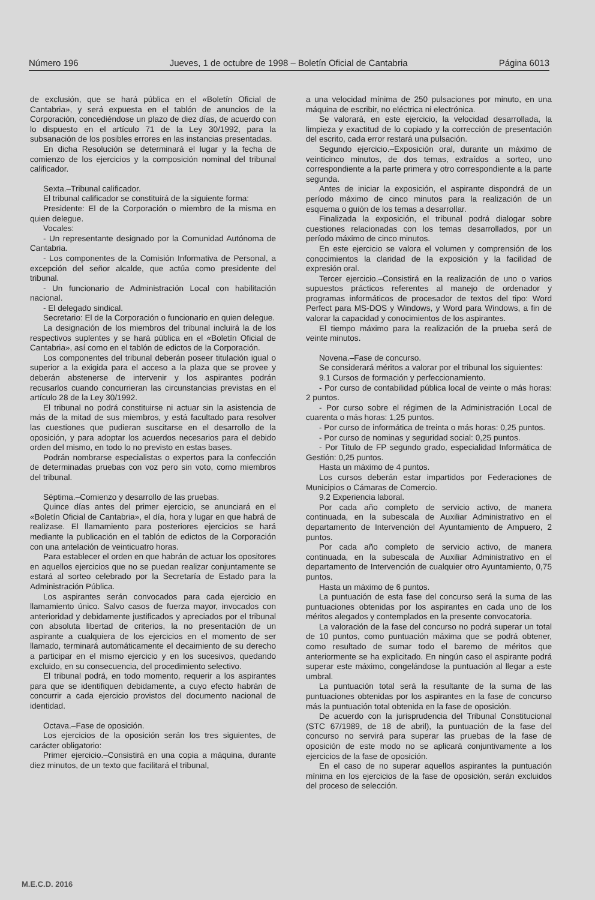Número 196 Jueves, 1 de octubre de 1998 – Boletín Oficial de Cantabria Página 6013
de exclusión, que se hará pública en el «Boletín Oficial de Cantabria», y será expuesta en el tablón de anuncios de la Corporación, concediéndose un plazo de diez días, de acuerdo con lo dispuesto en el artículo 71 de la Ley 30/1992, para la subsanación de los posibles errores en las instancias presentadas.
En dicha Resolución se determinará el lugar y la fecha de comienzo de los ejercicios y la composición nominal del tribunal calificador.
Sexta.–Tribunal calificador.
El tribunal calificador se constituirá de la siguiente forma:
Presidente: El de la Corporación o miembro de la misma en quien delegue.
Vocales:
- Un representante designado por la Comunidad Autónoma de Cantabria.
- Los componentes de la Comisión Informativa de Personal, a excepción del señor alcalde, que actúa como presidente del tribunal.
- Un funcionario de Administración Local con habilitación nacional.
- El delegado sindical.
Secretario: El de la Corporación o funcionario en quien delegue.
La designación de los miembros del tribunal incluirá la de los respectivos suplentes y se hará pública en el «Boletín Oficial de Cantabria», así como en el tablón de edictos de la Corporación.
Los componentes del tribunal deberán poseer titulación igual o superior a la exigida para el acceso a la plaza que se provee y deberán abstenerse de intervenir y los aspirantes podrán recusarlos cuando concurrieran las circunstancias previstas en el artículo 28 de la Ley 30/1992.
El tribunal no podrá constituirse ni actuar sin la asistencia de más de la mitad de sus miembros, y está facultado para resolver las cuestiones que pudieran suscitarse en el desarrollo de la oposición, y para adoptar los acuerdos necesarios para el debido orden del mismo, en todo lo no previsto en estas bases.
Podrán nombrarse especialistas o expertos para la confección de determinadas pruebas con voz pero sin voto, como miembros del tribunal.
Séptima.–Comienzo y desarrollo de las pruebas.
Quince días antes del primer ejercicio, se anunciará en el «Boletín Oficial de Cantabria», el día, hora y lugar en que habrá de realizase. El llamamiento para posteriores ejercicios se hará mediante la publicación en el tablón de edictos de la Corporación con una antelación de veinticuatro horas.
Para establecer el orden en que habrán de actuar los opositores en aquellos ejercicios que no se puedan realizar conjuntamente se estará al sorteo celebrado por la Secretaría de Estado para la Administración Pública.
Los aspirantes serán convocados para cada ejercicio en llamamiento único. Salvo casos de fuerza mayor, invocados con anterioridad y debidamente justificados y apreciados por el tribunal con absoluta libertad de criterios, la no presentación de un aspirante a cualquiera de los ejercicios en el momento de ser llamado, terminará automáticamente el decaimiento de su derecho a participar en el mismo ejercicio y en los sucesivos, quedando excluido, en su consecuencia, del procedimiento selectivo.
El tribunal podrá, en todo momento, requerir a los aspirantes para que se identifiquen debidamente, a cuyo efecto habrán de concurrir a cada ejercicio provistos del documento nacional de identidad.
Octava.–Fase de oposición.
Los ejercicios de la oposición serán los tres siguientes, de carácter obligatorio:
Primer ejercicio.–Consistirá en una copia a máquina, durante diez minutos, de un texto que facilitará el tribunal,
a una velocidad mínima de 250 pulsaciones por minuto, en una máquina de escribir, no eléctrica ni electrónica.
Se valorará, en este ejercicio, la velocidad desarrollada, la limpieza y exactitud de lo copiado y la corrección de presentación del escrito, cada error restará una pulsación.
Segundo ejercicio.–Exposición oral, durante un máximo de veinticinco minutos, de dos temas, extraídos a sorteo, uno correspondiente a la parte primera y otro correspondiente a la parte segunda.
Antes de iniciar la exposición, el aspirante dispondrá de un período máximo de cinco minutos para la realización de un esquema o guión de los temas a desarrollar.
Finalizada la exposición, el tribunal podrá dialogar sobre cuestiones relacionadas con los temas desarrollados, por un período máximo de cinco minutos.
En este ejercicio se valora el volumen y comprensión de los conocimientos la claridad de la exposición y la facilidad de expresión oral.
Tercer ejercicio.–Consistirá en la realización de uno o varios supuestos prácticos referentes al manejo de ordenador y programas informáticos de procesador de textos del tipo: Word Perfect para MS-DOS y Windows, y Word para Windows, a fin de valorar la capacidad y conocimientos de los aspirantes.
El tiempo máximo para la realización de la prueba será de veinte minutos.
Novena.–Fase de concurso.
Se considerará méritos a valorar por el tribunal los siguientes:
9.1 Cursos de formación y perfeccionamiento.
- Por curso de contabilidad pública local de veinte o más horas: 2 puntos.
- Por curso sobre el régimen de la Administración Local de cuarenta o más horas: 1,25 puntos.
- Por curso de informática de treinta o más horas: 0,25 puntos.
- Por curso de nominas y seguridad social: 0,25 puntos.
- Por Titulo de FP segundo grado, especialidad Informática de Gestión: 0,25 puntos.
Hasta un máximo de 4 puntos.
Los cursos deberán estar impartidos por Federaciones de Municipios o Cámaras de Comercio.
9.2 Experiencia laboral.
Por cada año completo de servicio activo, de manera continuada, en la subescala de Auxiliar Administrativo en el departamento de Intervención del Ayuntamiento de Ampuero, 2 puntos.
Por cada año completo de servicio activo, de manera continuada, en la subescala de Auxiliar Administrativo en el departamento de Intervención de cualquier otro Ayuntamiento, 0,75 puntos.
Hasta un máximo de 6 puntos.
La puntuación de esta fase del concurso será la suma de las puntuaciones obtenidas por los aspirantes en cada uno de los méritos alegados y contemplados en la presente convocatoria.
La valoración de la fase del concurso no podrá superar un total de 10 puntos, como puntuación máxima que se podrá obtener, como resultado de sumar todo el baremo de méritos que anteriormente se ha explicitado. En ningún caso el aspirante podrá superar este máximo, congelándose la puntuación al llegar a este umbral.
La puntuación total será la resultante de la suma de las puntuaciones obtenidas por los aspirantes en la fase de concurso más la puntuación total obtenida en la fase de oposición.
De acuerdo con la jurisprudencia del Tribunal Constitucional (STC 67/1989, de 18 de abril), la puntuación de la fase del concurso no servirá para superar las pruebas de la fase de oposición de este modo no se aplicará conjuntivamente a los ejercicios de la fase de oposición.
En el caso de no superar aquellos aspirantes la puntuación mínima en los ejercicios de la fase de oposición, serán excluidos del proceso de selección.
M.E.C.D. 2016